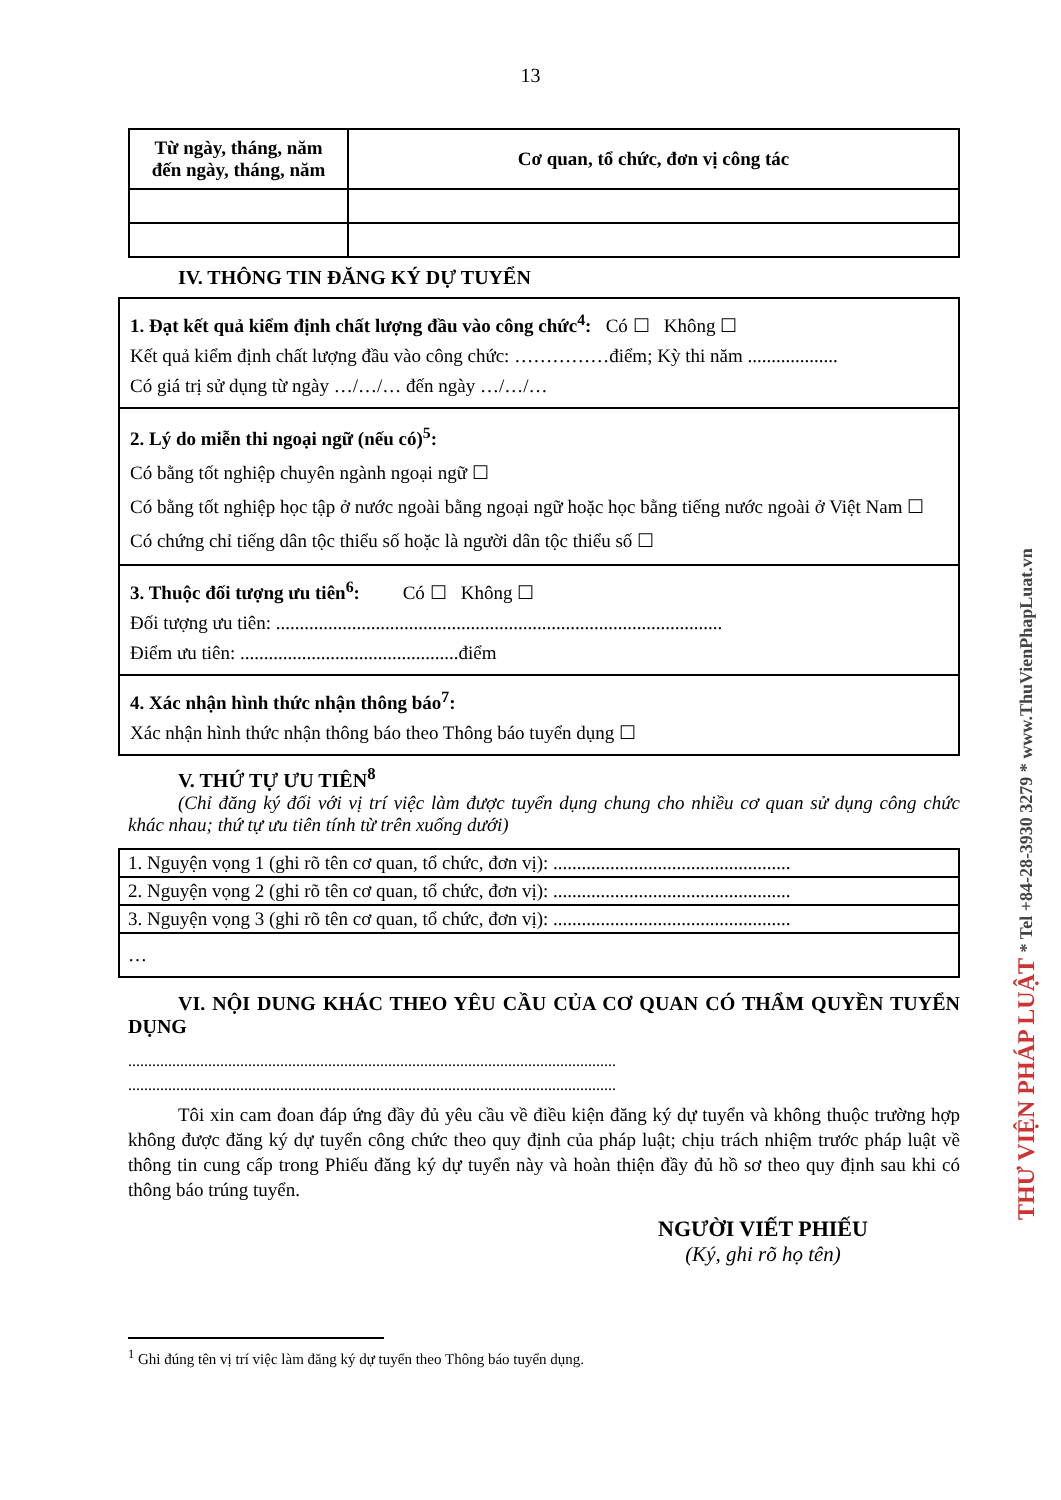13
| Từ ngày, tháng, năm đến ngày, tháng, năm | Cơ quan, tổ chức, đơn vị công tác |
| --- | --- |
IV. THÔNG TIN ĐĂNG KÝ DỰ TUYỂN
1. Đạt kết quả kiểm định chất lượng đầu vào công chức<sup>4</sup>: Có ☐ Không ☐
Kết quả kiểm định chất lượng đầu vào công chức: ……………điểm; Kỳ thi năm ...................
Có giá trị sử dụng từ ngày …/…/… đến ngày …/…/…
2. Lý do miễn thi ngoại ngữ (nếu có)<sup>5</sup>:
Có bằng tốt nghiệp chuyên ngành ngoại ngữ ☐
Có bằng tốt nghiệp học tập ở nước ngoài bằng ngoại ngữ hoặc học bằng tiếng nước ngoài ở Việt Nam ☐
Có chứng chỉ tiếng dân tộc thiểu số hoặc là người dân tộc thiểu số ☐
3. Thuộc đối tượng ưu tiên<sup>6</sup>: Có ☐ Không ☐
Đối tượng ưu tiên: ..............................................................................................
Điểm ưu tiên: ..............................................điểm
4. Xác nhận hình thức nhận thông báo<sup>7</sup>:
Xác nhận hình thức nhận thông báo theo Thông báo tuyển dụng ☐
V. THỨ TỰ ƯU TIÊN<sup>8</sup>
(Chỉ đăng ký đối với vị trí việc làm được tuyển dụng chung cho nhiều cơ quan sử dụng công chức khác nhau; thứ tự ưu tiên tính từ trên xuống dưới)
| 1. Nguyện vọng 1 (ghi rõ tên cơ quan, tổ chức, đơn vị): .................................................. |
| 2. Nguyện vọng 2 (ghi rõ tên cơ quan, tổ chức, đơn vị): .................................................. |
| 3. Nguyện vọng 3 (ghi rõ tên cơ quan, tổ chức, đơn vị): .................................................. |
| … |
VI. NỘI DUNG KHÁC THEO YÊU CẦU CỦA CƠ QUAN CÓ THẨM QUYỀN TUYỂN DỤNG
..........................................................................................................................
..........................................................................................................................
Tôi xin cam đoan đáp ứng đầy đủ yêu cầu về điều kiện đăng ký dự tuyển và không thuộc trường hợp không được đăng ký dự tuyển công chức theo quy định của pháp luật; chịu trách nhiệm trước pháp luật về thông tin cung cấp trong Phiếu đăng ký dự tuyển này và hoàn thiện đầy đủ hồ sơ theo quy định sau khi có thông báo trúng tuyển.
NGƯỜI VIẾT PHIẾU
(Ký, ghi rõ họ tên)
<sup>1</sup> Ghi đúng tên vị trí việc làm đăng ký dự tuyển theo Thông báo tuyển dụng.
THƯ VIỆN PHÁP LUẬT * Tel +84-28-3930 3279 * www.ThuVienPhapLuat.vn